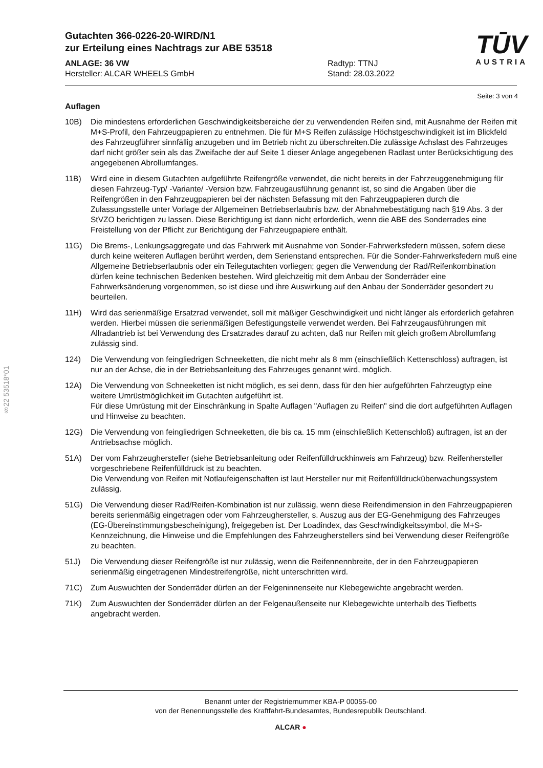§22 53518*01
Gutachten 366-0226-20-WIRD/N1
zur Erteilung eines Nachtrags zur ABE 53518
ANLAGE: 36 VW
Hersteller: ALCAR WHEELS GmbH
Radtyp: TTNJ
Stand: 28.03.2022
TŪV
AUSTRIA
Seite: 3 von 4
Auflagen
10B) Die mindestens erforderlichen Geschwindigkeitsbereiche der zu verwendenden Reifen sind, mit Ausnahme der Reifen mit M+S-Profil, den Fahrzeugpapieren zu entnehmen. Die für M+S Reifen zulässige Höchstgeschwindigkeit ist im Blickfeld des Fahrzeugführer sinnfällig anzugeben und im Betrieb nicht zu überschreiten.Die zulässige Achslast des Fahrzeuges darf nicht größer sein als das Zweifache der auf Seite 1 dieser Anlage angegebenen Radlast unter Berücksichtigung des angegebenen Abrollumfanges.
11B) Wird eine in diesem Gutachten aufgeführte Reifengröße verwendet, die nicht bereits in der Fahrzeuggenehmigung für diesen Fahrzeug-Typ/ -Variante/ -Version bzw. Fahrzeugausführung genannt ist, so sind die Angaben über die Reifengrößen in den Fahrzeugpapieren bei der nächsten Befassung mit den Fahrzeugpapieren durch die Zulassungsstelle unter Vorlage der Allgemeinen Betriebserlaubnis bzw. der Abnahmebestätigung nach §19 Abs. 3 der StVZO berichtigen zu lassen. Diese Berichtigung ist dann nicht erforderlich, wenn die ABE des Sonderrades eine Freistellung von der Pflicht zur Berichtigung der Fahrzeugpapiere enthält.
11G) Die Brems-, Lenkungsaggregate und das Fahrwerk mit Ausnahme von Sonder-Fahrwerksfedern müssen, sofern diese durch keine weiteren Auflagen berührt werden, dem Serienstand entsprechen. Für die Sonder-Fahrwerksfedern muß eine Allgemeine Betriebserlaubnis oder ein Teilegutachten vorliegen; gegen die Verwendung der Rad/Reifenkombination dürfen keine technischen Bedenken bestehen. Wird gleichzeitig mit dem Anbau der Sonderräder eine Fahrwerksänderung vorgenommen, so ist diese und ihre Auswirkung auf den Anbau der Sonderräder gesondert zu beurteilen.
11H) Wird das serienmäßige Ersatzrad verwendet, soll mit mäßiger Geschwindigkeit und nicht länger als erforderlich gefahren werden. Hierbei müssen die serienmäßigen Befestigungsteile verwendet werden. Bei Fahrzeugausführungen mit Allradantrieb ist bei Verwendung des Ersatzrades darauf zu achten, daß nur Reifen mit gleich großem Abrollumfang zulässig sind.
124) Die Verwendung von feingliedrigen Schneeketten, die nicht mehr als 8 mm (einschließlich Kettenschloss) auftragen, ist nur an der Achse, die in der Betriebsanleitung des Fahrzeuges genannt wird, möglich.
12A) Die Verwendung von Schneeketten ist nicht möglich, es sei denn, dass für den hier aufgeführten Fahrzeugtyp eine weitere Umrüstmöglichkeit im Gutachten aufgeführt ist.
Für diese Umrüstung mit der Einschränkung in Spalte Auflagen "Auflagen zu Reifen" sind die dort aufgeführten Auflagen und Hinweise zu beachten.
12G) Die Verwendung von feingliedrigen Schneeketten, die bis ca. 15 mm (einschließlich Kettenschloß) auftragen, ist an der Antriebsachse möglich.
51A) Der vom Fahrzeughersteller (siehe Betriebsanleitung oder Reifenfülldruckhinweis am Fahrzeug) bzw. Reifenhersteller vorgeschriebene Reifenfülldruck ist zu beachten.
Die Verwendung von Reifen mit Notlaufeigenschaften ist laut Hersteller nur mit Reifenfülldrucküberwachungssystem zulässig.
51G) Die Verwendung dieser Rad/Reifen-Kombination ist nur zulässig, wenn diese Reifendimension in den Fahrzeugpapieren bereits serienmäßig eingetragen oder vom Fahrzeughersteller, s. Auszug aus der EG-Genehmigung des Fahrzeuges (EG-Übereinstimmungsbescheinigung), freigegeben ist. Der Loadindex, das Geschwindigkeitssymbol, die M+S-Kennzeichnung, die Hinweise und die Empfehlungen des Fahrzeugherstellers sind bei Verwendung dieser Reifengröße zu beachten.
51J) Die Verwendung dieser Reifengröße ist nur zulässig, wenn die Reifennennbreite, der in den Fahrzeugpapieren serienmäßig eingetragenen Mindestreifengröße, nicht unterschritten wird.
71C) Zum Auswuchten der Sonderräder dürfen an der Felgeninnenseite nur Klebegewichte angebracht werden.
71K) Zum Auswuchten der Sonderräder dürfen an der Felgenaußenseite nur Klebegewichte unterhalb des Tiefbetts angebracht werden.
Benannt unter der Registriernummer KBA-P 00055-00
von der Benennungsstelle des Kraftfahrt-Bundesamtes, Bundesrepublik Deutschland.
ALCAR ●